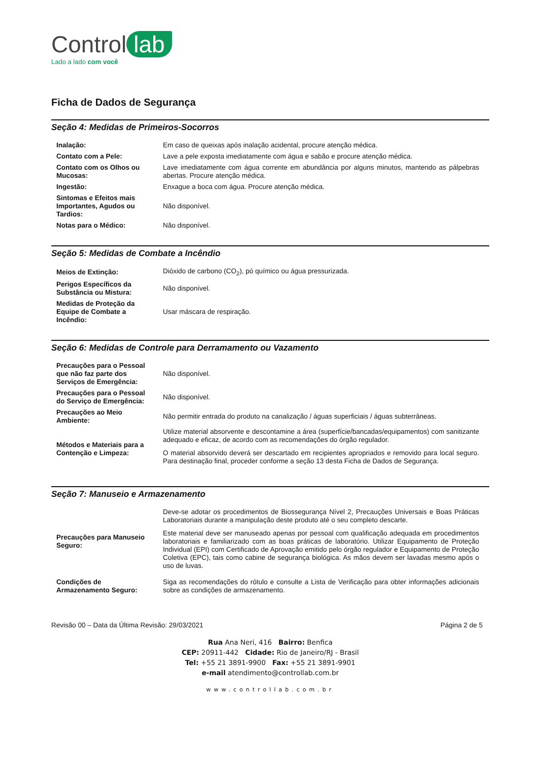Control lab
Lado a lado com você
Ficha de Dados de Segurança
Seção 4: Medidas de Primeiros-Socorros
| Inalação: | Em caso de queixas após inalação acidental, procure atenção médica. |
| Contato com a Pele: | Lave a pele exposta imediatamente com água e sabão e procure atenção médica. |
| Contato com os Olhos ou Mucosas: | Lave imediatamente com água corrente em abundância por alguns minutos, mantendo as pálpebras abertas. Procure atenção médica. |
| Ingestão: | Enxague a boca com água. Procure atenção médica. |
| Sintomas e Efeitos mais Importantes, Agudos ou Tardios: | Não disponível. |
| Notas para o Médico: | Não disponível. |
Seção 5: Medidas de Combate a Incêndio
| Meios de Extinção: | Dióxido de carbono (CO<sub>2</sub>), pó químico ou água pressurizada. |
| Perigos Específicos da Substância ou Mistura: | Não disponível. |
| Medidas de Proteção da Equipe de Combate a Incêndio: | Usar máscara de respiração. |
Seção 6: Medidas de Controle para Derramamento ou Vazamento
| Precauções para o Pessoal que não faz parte dos Serviços de Emergência: | Não disponível. |
| Precauções para o Pessoal do Serviço de Emergência: | Não disponível. |
| Precauções ao Meio Ambiente: | Não permitir entrada do produto na canalização / águas superficiais / águas subterrâneas. |
| Métodos e Materiais para a Contenção e Limpeza: | Utilize material absorvente e descontamine a área (superfície/bancadas/equipamentos) com sanitizante adequado e eficaz, de acordo com as recomendações do órgão regulador. O material absorvido deverá ser descartado em recipientes apropriados e removido para local seguro. Para destinação final, proceder conforme a seção 13 desta Ficha de Dados de Segurança. |
Seção 7: Manuseio e Armazenamento
| Precauções para Manuseio Seguro: | Deve-se adotar os procedimentos de Biossegurança Nível 2, Precauções Universais e Boas Práticas Laboratoriais durante a manipulação deste produto até o seu completo descarte. Este material deve ser manuseado apenas por pessoal com qualificação adequada em procedimentos laboratoriais e familiarizado com as boas práticas de laboratório. Utilizar Equipamento de Proteção Individual (EPI) com Certificado de Aprovação emitido pelo órgão regulador e Equipamento de Proteção Coletiva (EPC), tais como cabine de segurança biológica. As mãos devem ser lavadas mesmo após o uso de luvas. |
| Condições de Armazenamento Seguro: | Siga as recomendações do rótulo e consulte a Lista de Verificação para obter informações adicionais sobre as condições de armazenamento. |
Revisão 00 – Data da Última Revisão: 29/03/2021 Página 2 de 5
Rua Ana Neri, 416 Bairro: Benfica
CEP: 20911-442 Cidade: Rio de Janeiro/RJ - Brasil
Tel: +55 21 3891-9900 Fax: +55 21 3891-9901
e-mail atendimento@controllab.com.br
www.controllab.com.br